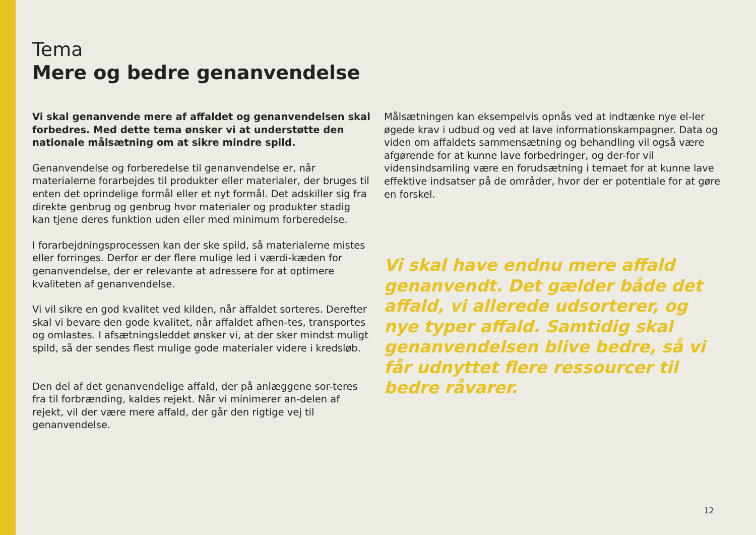Tema
Mere og bedre genanvendelse
Vi skal genanvende mere af affaldet og genanvendelsen skal forbedres. Med dette tema ønsker vi at understøtte den nationale målsætning om at sikre mindre spild.
Genanvendelse og forberedelse til genanvendelse er, når materialerne forarbejdes til produkter eller materialer, der bruges til enten det oprindelige formål eller et nyt formål. Det adskiller sig fra direkte genbrug og genbrug hvor materialer og produkter stadig kan tjene deres funktion uden eller med minimum forberedelse.
I forarbejdningsprocessen kan der ske spild, så materialerne mistes eller forringes. Derfor er der flere mulige led i værdi-kæden for genanvendelse, der er relevante at adressere for at optimere kvaliteten af genanvendelse.
Vi vil sikre en god kvalitet ved kilden, når affaldet sorteres. Derefter skal vi bevare den gode kvalitet, når affaldet afhen-tes, transportes og omlastes. I afsætningsleddet ønsker vi, at der sker mindst muligt spild, så der sendes flest mulige gode materialer videre i kredsløb.
Den del af det genanvendelige affald, der på anlæggene sor-teres fra til forbrænding, kaldes rejekt. Når vi minimerer an-delen af rejekt, vil der være mere affald, der går den rigtige vej til genanvendelse.
Målsætningen kan eksempelvis opnås ved at indtænke nye el-ler øgede krav i udbud og ved at lave informationskampagner. Data og viden om affaldets sammensætning og behandling vil også være afgørende for at kunne lave forbedringer, og der-for vil vidensindsamling være en forudsætning i temaet for at kunne lave effektive indsatser på de områder, hvor der er potentiale for at gøre en forskel.
Vi skal have endnu mere affald genanvendt. Det gælder både det affald, vi allerede udsorterer, og nye typer affald. Samtidig skal genanvendelsen blive bedre, så vi får udnyttet flere ressourcer til bedre råvarer.
12